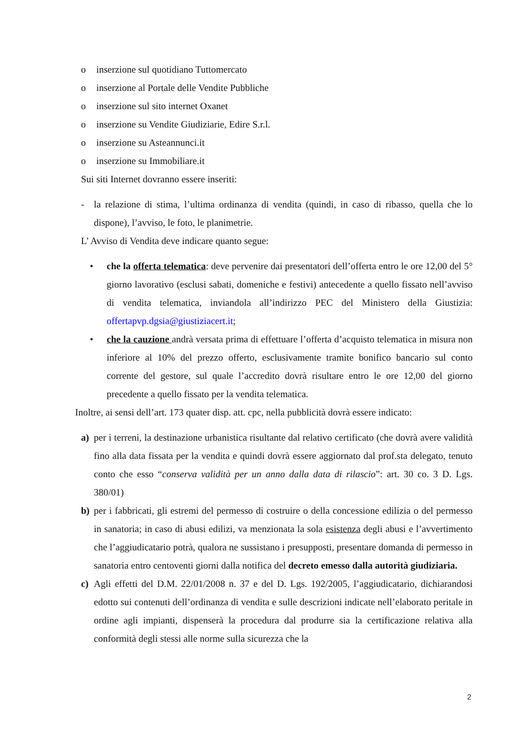o inserzione sul quotidiano Tuttomercato
o inserzione al Portale delle Vendite Pubbliche
o inserzione sul sito internet Oxanet
o inserzione su Vendite Giudiziarie, Edire S.r.l.
o inserzione su Asteannunci.it
o inserzione su Immobiliare.it
Sui siti Internet dovranno essere inseriti:
- la relazione di stima, l’ultima ordinanza di vendita (quindi, in caso di ribasso, quella che lo dispone), l’avviso, le foto, le planimetrie.
L’ Avviso di Vendita deve indicare quanto segue:
• che la offerta telematica: deve pervenire dai presentatori dell’offerta entro le ore 12,00 del 5° giorno lavorativo (esclusi sabati, domeniche e festivi) antecedente a quello fissato nell’avviso di vendita telematica, inviandola all’indirizzo PEC del Ministero della Giustizia: offertapvp.dgsia@giustiziacert.it;
• che la cauzione andrà versata prima di effettuare l’offerta d’acquisto telematica in misura non inferiore al 10% del prezzo offerto, esclusivamente tramite bonifico bancario sul conto corrente del gestore, sul quale l’accredito dovrà risultare entro le ore 12,00 del giorno precedente a quello fissato per la vendita telematica.
Inoltre, ai sensi dell’art. 173 quater disp. att. cpc, nella pubblicità dovrà essere indicato:
a) per i terreni, la destinazione urbanistica risultante dal relativo certificato (che dovrà avere validità fino alla data fissata per la vendita e quindi dovrà essere aggiornato dal prof.sta delegato, tenuto conto che esso “conserva validità per un anno dalla data di rilascio”: art. 30 co. 3 D. Lgs. 380/01)
b) per i fabbricati, gli estremi del permesso di costruire o della concessione edilizia o del permesso in sanatoria; in caso di abusi edilizi, va menzionata la sola esistenza degli abusi e l’avvertimento che l’aggiudicatario potrà, qualora ne sussistano i presupposti, presentare domanda di permesso in sanatoria entro centoventi giorni dalla notifica del decreto emesso dalla autorità giudiziaria.
c) Agli effetti del D.M. 22/01/2008 n. 37 e del D. Lgs. 192/2005, l’aggiudicatario, dichiarandosi edotto sui contenuti dell’ordinanza di vendita e sulle descrizioni indicate nell’elaborato peritale in ordine agli impianti, dispenserà la procedura dal produrre sia la certificazione relativa alla conformità degli stessi alle norme sulla sicurezza che la
2